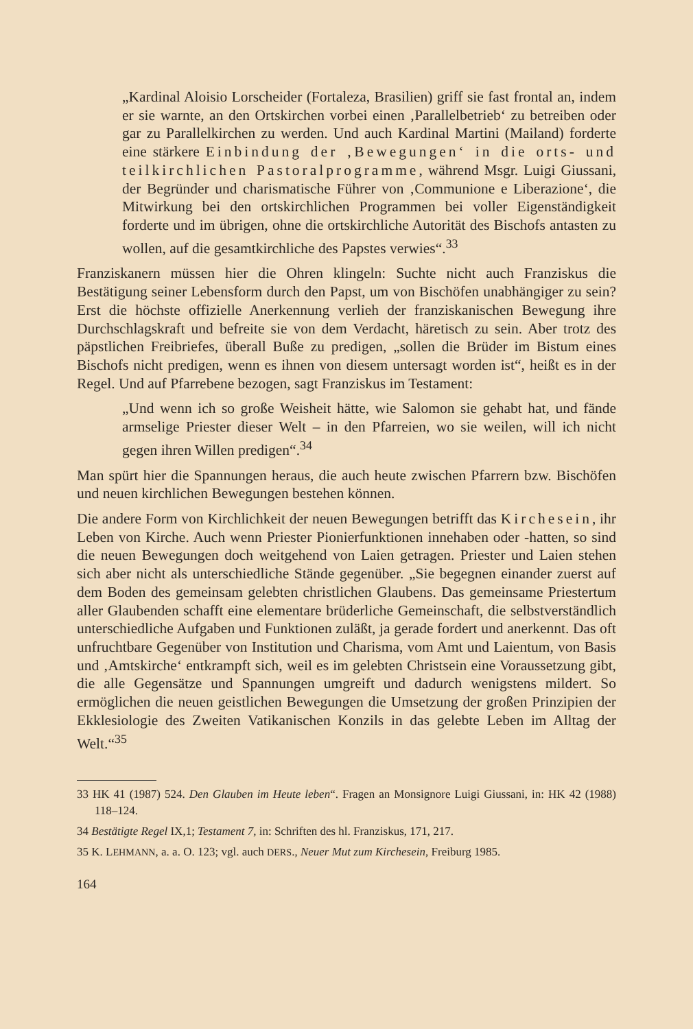„Kardinal Aloisio Lorscheider (Fortaleza, Brasilien) griff sie fast frontal an, indem er sie warnte, an den Ortskirchen vorbei einen ‚Parallelbetrieb‘ zu betreiben oder gar zu Parallelkirchen zu werden. Und auch Kardinal Martini (Mailand) forderte eine stärkere Einbindung der ‚Bewegungen‘ in die orts- und teilkirchlichen Pastoralprogramme, während Msgr. Luigi Giussani, der Begründer und charismatische Führer von ‚Communione e Liberazione‘, die Mitwirkung bei den ortskirchlichen Programmen bei voller Eigenständigkeit forderte und im übrigen, ohne die ortskirchliche Autorität des Bischofs antasten zu wollen, auf die gesamtkirchliche des Papstes verwies“.<sup>33</sup>
Franziskanern müssen hier die Ohren klingeln: Suchte nicht auch Franziskus die Bestätigung seiner Lebensform durch den Papst, um von Bischöfen unabhängiger zu sein? Erst die höchste offizielle Anerkennung verlieh der franziskanischen Bewegung ihre Durchschlagskraft und befreite sie von dem Verdacht, häretisch zu sein. Aber trotz des päpstlichen Freibriefes, überall Buße zu predigen, „sollen die Brüder im Bistum eines Bischofs nicht predigen, wenn es ihnen von diesem untersagt worden ist“, heißt es in der Regel. Und auf Pfarrebene bezogen, sagt Franziskus im Testament:
„Und wenn ich so große Weisheit hätte, wie Salomon sie gehabt hat, und fände armselige Priester dieser Welt – in den Pfarreien, wo sie weilen, will ich nicht gegen ihren Willen predigen“.<sup>34</sup>
Man spürt hier die Spannungen heraus, die auch heute zwischen Pfarrern bzw. Bischöfen und neuen kirchlichen Bewegungen bestehen können.
Die andere Form von Kirchlichkeit der neuen Bewegungen betrifft das Kirchesein, ihr Leben von Kirche. Auch wenn Priester Pionierfunktionen innehaben oder -hatten, so sind die neuen Bewegungen doch weitgehend von Laien getragen. Priester und Laien stehen sich aber nicht als unterschiedliche Stände gegenüber. „Sie begegnen einander zuerst auf dem Boden des gemeinsam gelebten christlichen Glaubens. Das gemeinsame Priestertum aller Glaubenden schafft eine elementare brüderliche Gemeinschaft, die selbstverständlich unterschiedliche Aufgaben und Funktionen zuläßt, ja gerade fordert und anerkennt. Das oft unfruchtbare Gegenüber von Institution und Charisma, vom Amt und Laientum, von Basis und ‚Amtskirche‘ entkrampft sich, weil es im gelebten Christsein eine Voraussetzung gibt, die alle Gegensätze und Spannungen umgreift und dadurch wenigstens mildert. So ermöglichen die neuen geistlichen Bewegungen die Umsetzung der großen Prinzipien der Ekklesiologie des Zweiten Vatikanischen Konzils in das gelebte Leben im Alltag der Welt.“<sup>35</sup>
33 HK 41 (1987) 524. Den Glauben im Heute leben“. Fragen an Monsignore Luigi Giussani, in: HK 42 (1988) 118–124.
34 Bestätigte Regel IX,1; Testament 7, in: Schriften des hl. Franziskus, 171, 217.
35 K. LEHMANN, a. a. O. 123; vgl. auch DERS., Neuer Mut zum Kirchesein, Freiburg 1985.
164